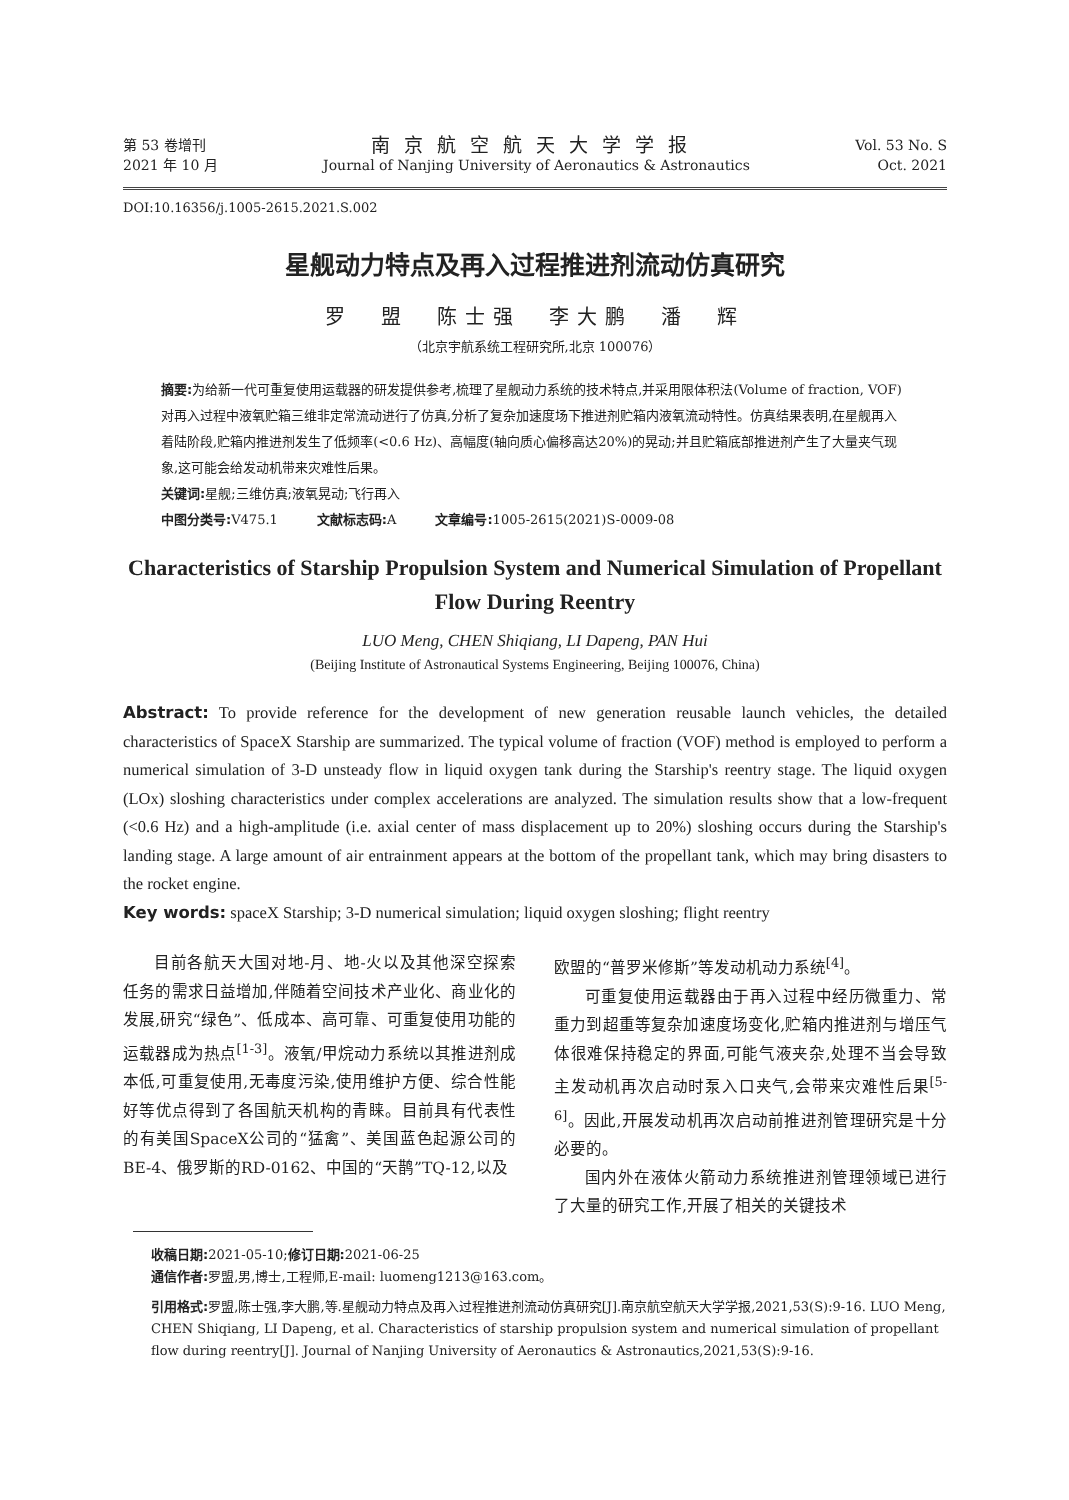第 53 卷增刊
2021 年 10 月
南京航空航天大学学报
Journal of Nanjing University of Aeronautics & Astronautics
Vol. 53 No. S
Oct. 2021
DOI:10.16356/j.1005-2615.2021.S.002
星舰动力特点及再入过程推进剂流动仿真研究
罗　盟　陈士强　李大鹏　潘　辉
（北京宇航系统工程研究所,北京 100076）
摘要: 为给新一代可重复使用运载器的研发提供参考,梳理了星舰动力系统的技术特点,并采用限体积法(Volume of fraction, VOF)对再入过程中液氧贮箱三维非定常流动进行了仿真,分析了复杂加速度场下推进剂贮箱内液氧流动特性。仿真结果表明,在星舰再入着陆阶段,贮箱内推进剂发生了低频率(<0.6 Hz)、高幅度(轴向质心偏移高达20%)的晃动;并且贮箱底部推进剂产生了大量夹气现象,这可能会给发动机带来灾难性后果。
关键词: 星舰;三维仿真;液氧晃动;飞行再入
中图分类号: V475.1　　　文献标志码: A　　　文章编号: 1005-2615(2021)S-0009-08
Characteristics of Starship Propulsion System and Numerical Simulation of Propellant Flow During Reentry
LUO Meng, CHEN Shiqiang, LI Dapeng, PAN Hui
(Beijing Institute of Astronautical Systems Engineering, Beijing 100076, China)
Abstract: To provide reference for the development of new generation reusable launch vehicles, the detailed characteristics of SpaceX Starship are summarized. The typical volume of fraction (VOF) method is employed to perform a numerical simulation of 3-D unsteady flow in liquid oxygen tank during the Starship's reentry stage. The liquid oxygen (LOx) sloshing characteristics under complex accelerations are analyzed. The simulation results show that a low-frequent (<0.6 Hz) and a high-amplitude (i.e. axial center of mass displacement up to 20%) sloshing occurs during the Starship's landing stage. A large amount of air entrainment appears at the bottom of the propellant tank, which may bring disasters to the rocket engine.
Key words: spaceX Starship; 3-D numerical simulation; liquid oxygen sloshing; flight reentry
目前各航天大国对地-月、地-火以及其他深空探索任务的需求日益增加,伴随着空间技术产业化、商业化的发展,研究“绿色”、低成本、高可靠、可重复使用功能的运载器成为热点<sup>[1-3]</sup>。液氧/甲烷动力系统以其推进剂成本低,可重复使用,无毒度污染,使用维护方便、综合性能好等优点得到了各国航天机构的青睐。目前具有代表性的有美国SpaceX公司的“猛禽”、美国蓝色起源公司的BE-4、俄罗斯的RD-0162、中国的“天鹊”TQ-12,以及
欧盟的“普罗米修斯”等发动机动力系统<sup>[4]</sup>。
可重复使用运载器由于再入过程中经历微重力、常重力到超重等复杂加速度场变化,贮箱内推进剂与增压气体很难保持稳定的界面,可能气液夹杂,处理不当会导致主发动机再次启动时泵入口夹气,会带来灾难性后果<sup>[5-6]</sup>。因此,开展发动机再次启动前推进剂管理研究是十分必要的。
国内外在液体火箭动力系统推进剂管理领域已进行了大量的研究工作,开展了相关的关键技术
收稿日期: 2021-05-10;修订日期: 2021-06-25
通信作者: 罗盟,男,博士,工程师,E-mail: luomeng1213@163.com。
引用格式: 罗盟,陈士强,李大鹏,等.星舰动力特点及再入过程推进剂流动仿真研究[J].南京航空航天大学学报,2021,53(S):9-16. LUO Meng, CHEN Shiqiang, LI Dapeng, et al. Characteristics of starship propulsion system and numerical simulation of propellant flow during reentry[J]. Journal of Nanjing University of Aeronautics & Astronautics,2021,53(S):9-16.